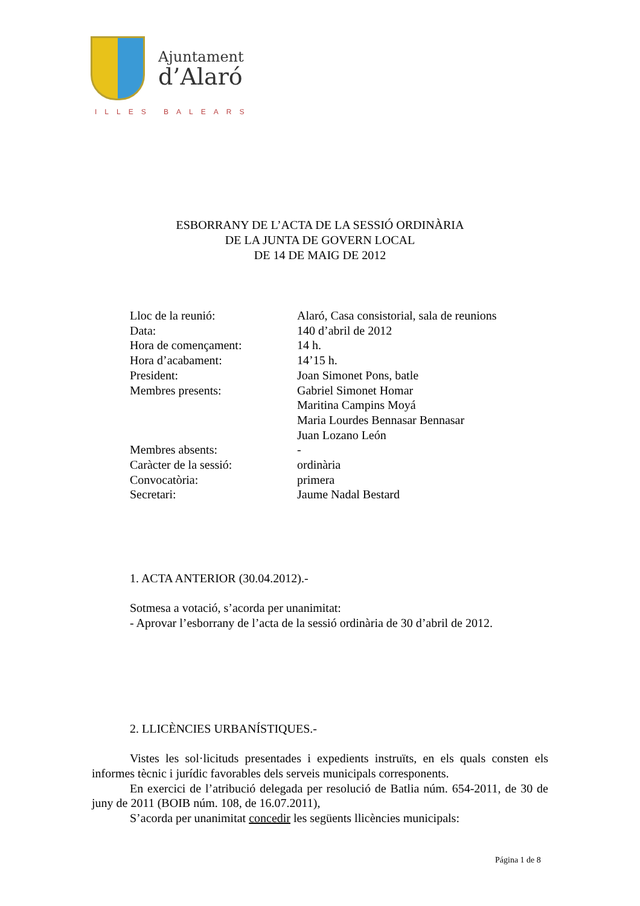Ajuntament
d’Alaró
ILLES BALEARS
ESBORRANY DE L’ACTA DE LA SESSIÓ ORDINÀRIA
DE LA JUNTA DE GOVERN LOCAL
DE 14 DE MAIG DE 2012
| Lloc de la reunió: | Alaró, Casa consistorial, sala de reunions |
| Data: | 140 d’abril de 2012 |
| Hora de començament: | 14 h. |
| Hora d’acabament: | 14’15 h. |
| President: | Joan Simonet Pons, batle |
| Membres presents: | Gabriel Simonet Homar Maritina Campins Moyá Maria Lourdes Bennasar Bennasar Juan Lozano León |
| Membres absents: | - |
| Caràcter de la sessió: | ordinària |
| Convocatòria: | primera |
| Secretari: | Jaume Nadal Bestard |
1. ACTA ANTERIOR (30.04.2012).-
Sotmesa a votació, s’acorda per unanimitat:
- Aprovar l’esborrany de l’acta de la sessió ordinària de 30 d’abril de 2012.
2. LLICÈNCIES URBANÍSTIQUES.-
Vistes les sol·licituds presentades i expedients instruïts, en els quals consten els informes tècnic i jurídic favorables dels serveis municipals corresponents.
En exercici de l’atribució delegada per resolució de Batlia núm. 654-2011, de 30 de juny de 2011 (BOIB núm. 108, de 16.07.2011),
S’acorda per unanimitat concedir les següents llicències municipals:
Página 1 de 8